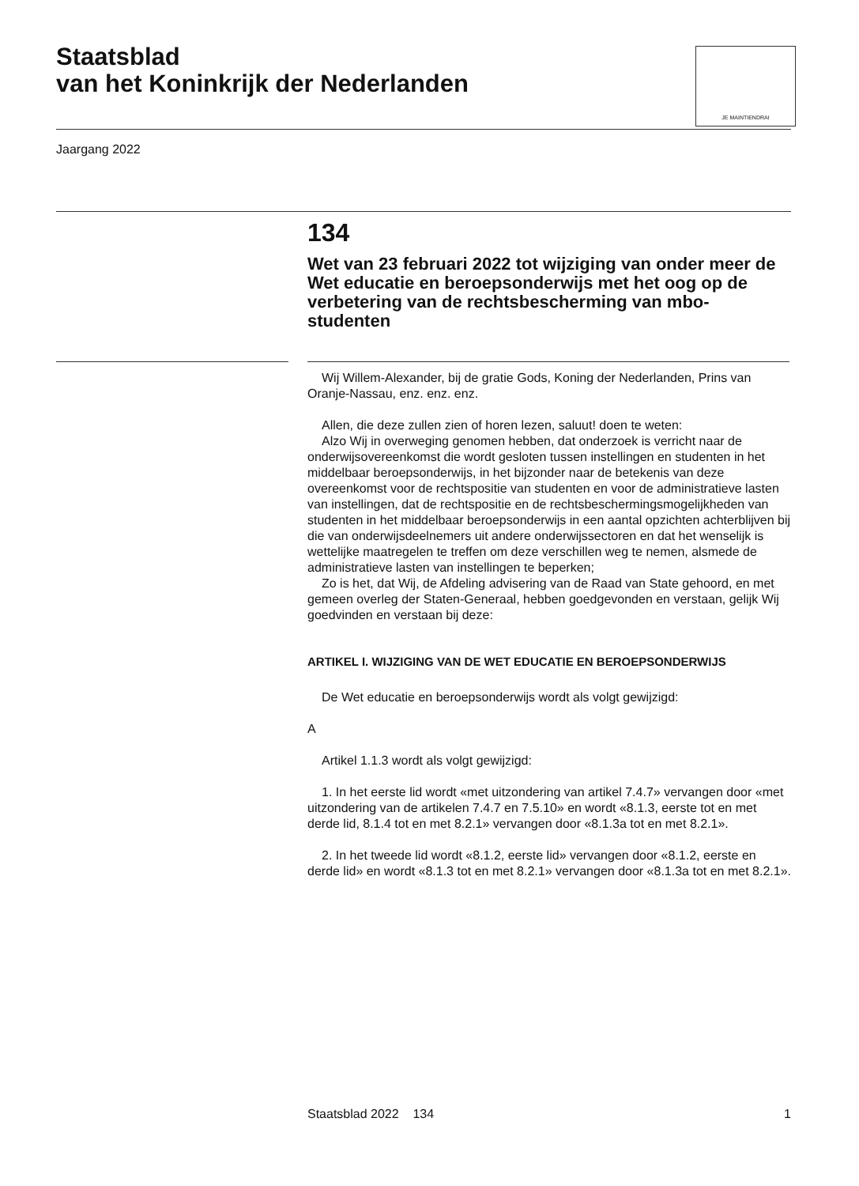Staatsblad
van het Koninkrijk der Nederlanden
JE MAINTIENDRAI
Jaargang 2022
134
Wet van 23 februari 2022 tot wijziging van onder meer de Wet educatie en beroepsonderwijs met het oog op de verbetering van de rechtsbescherming van mbo-studenten
Wij Willem-Alexander, bij de gratie Gods, Koning der Nederlanden, Prins van Oranje-Nassau, enz. enz. enz.
Allen, die deze zullen zien of horen lezen, saluut! doen te weten:
Alzo Wij in overweging genomen hebben, dat onderzoek is verricht naar de onderwijsovereenkomst die wordt gesloten tussen instellingen en studenten in het middelbaar beroepsonderwijs, in het bijzonder naar de betekenis van deze overeenkomst voor de rechtspositie van studenten en voor de administratieve lasten van instellingen, dat de rechtspositie en de rechtsbeschermingsmogelijkheden van studenten in het middelbaar beroepsonderwijs in een aantal opzichten achterblijven bij die van onderwijsdeelnemers uit andere onderwijssectoren en dat het wenselijk is wettelijke maatregelen te treffen om deze verschillen weg te nemen, alsmede de administratieve lasten van instellingen te beperken;
Zo is het, dat Wij, de Afdeling advisering van de Raad van State gehoord, en met gemeen overleg der Staten-Generaal, hebben goedgevonden en verstaan, gelijk Wij goedvinden en verstaan bij deze:
ARTIKEL I. WIJZIGING VAN DE WET EDUCATIE EN BEROEPSONDERWIJS
De Wet educatie en beroepsonderwijs wordt als volgt gewijzigd:
A
Artikel 1.1.3 wordt als volgt gewijzigd:
1. In het eerste lid wordt «met uitzondering van artikel 7.4.7» vervangen door «met uitzondering van de artikelen 7.4.7 en 7.5.10» en wordt «8.1.3, eerste tot en met derde lid, 8.1.4 tot en met 8.2.1» vervangen door «8.1.3a tot en met 8.2.1».
2. In het tweede lid wordt «8.1.2, eerste lid» vervangen door «8.1.2, eerste en derde lid» en wordt «8.1.3 tot en met 8.2.1» vervangen door «8.1.3a tot en met 8.2.1».
Staatsblad 2022 134 1